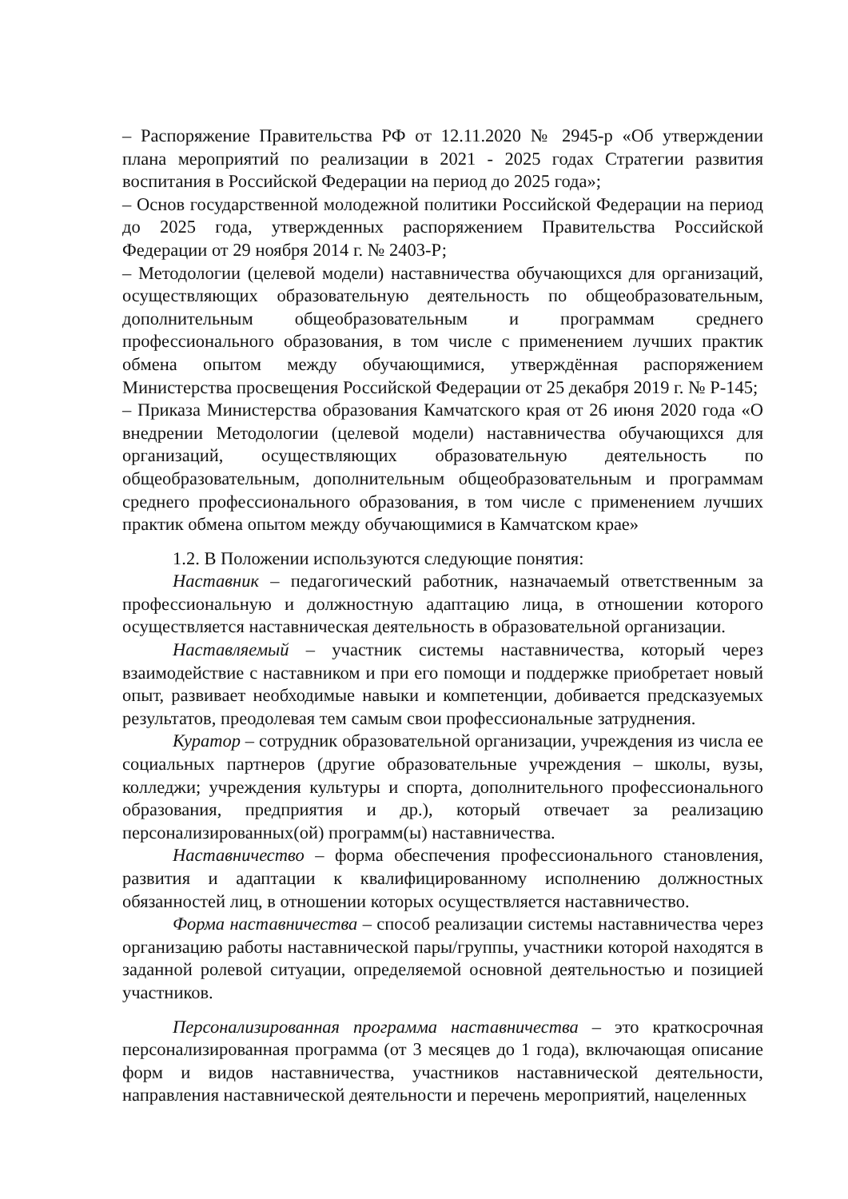– Распоряжение Правительства РФ от 12.11.2020 № 2945-р «Об утверждении плана мероприятий по реализации в 2021 - 2025 годах Стратегии развития воспитания в Российской Федерации на период до 2025 года»;
– Основ государственной молодежной политики Российской Федерации на период до 2025 года, утвержденных распоряжением Правительства Российской Федерации от 29 ноября 2014 г. № 2403-Р;
– Методологии (целевой модели) наставничества обучающихся для организаций, осуществляющих образовательную деятельность по общеобразовательным, дополнительным общеобразовательным и программам среднего профессионального образования, в том числе с применением лучших практик обмена опытом между обучающимися, утверждённая распоряжением Министерства просвещения Российской Федерации от 25 декабря 2019 г. № Р-145;
– Приказа Министерства образования Камчатского края от 26 июня 2020 года «О внедрении Методологии (целевой модели) наставничества обучающихся для организаций, осуществляющих образовательную деятельность по общеобразовательным, дополнительным общеобразовательным и программам среднего профессионального образования, в том числе с применением лучших практик обмена опытом между обучающимися в Камчатском крае»
1.2. В Положении используются следующие понятия:
Наставник – педагогический работник, назначаемый ответственным за профессиональную и должностную адаптацию лица, в отношении которого осуществляется наставническая деятельность в образовательной организации.
Наставляемый – участник системы наставничества, который через взаимодействие с наставником и при его помощи и поддержке приобретает новый опыт, развивает необходимые навыки и компетенции, добивается предсказуемых результатов, преодолевая тем самым свои профессиональные затруднения.
Куратор – сотрудник образовательной организации, учреждения из числа ее социальных партнеров (другие образовательные учреждения – школы, вузы, колледжи; учреждения культуры и спорта, дополнительного профессионального образования, предприятия и др.), который отвечает за реализацию персонализированных(ой) программ(ы) наставничества.
Наставничество – форма обеспечения профессионального становления, развития и адаптации к квалифицированному исполнению должностных обязанностей лиц, в отношении которых осуществляется наставничество.
Форма наставничества – способ реализации системы наставничества через организацию работы наставнической пары/группы, участники которой находятся в заданной ролевой ситуации, определяемой основной деятельностью и позицией участников.
Персонализированная программа наставничества – это краткосрочная персонализированная программа (от 3 месяцев до 1 года), включающая описание форм и видов наставничества, участников наставнической деятельности, направления наставнической деятельности и перечень мероприятий, нацеленных